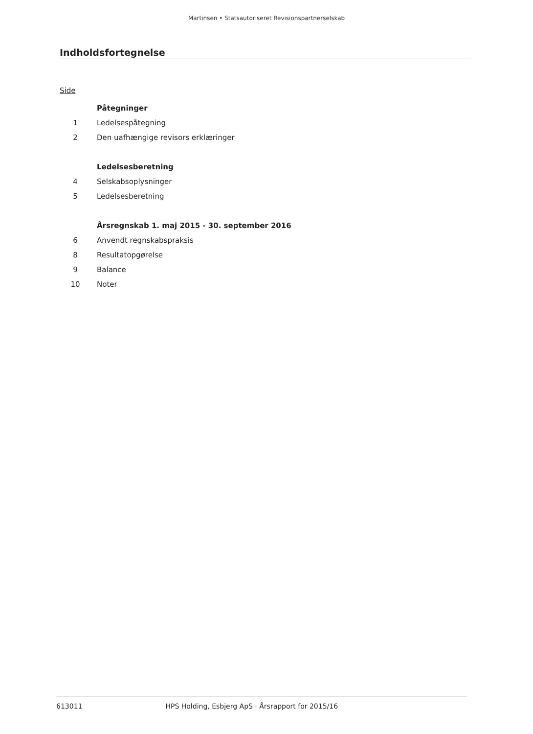Martinsen • Statsautoriseret Revisionspartnerselskab
Indholdsfortegnelse
Side
Påtegninger
1 Ledelsespåtegning
2 Den uafhængige revisors erklæringer
Ledelsesberetning
4 Selskabsoplysninger
5 Ledelsesberetning
Årsregnskab 1. maj 2015 - 30. september 2016
6 Anvendt regnskabspraksis
8 Resultatopgørelse
9 Balance
10 Noter
613011 HPS Holding, Esbjerg ApS · Årsrapport for 2015/16